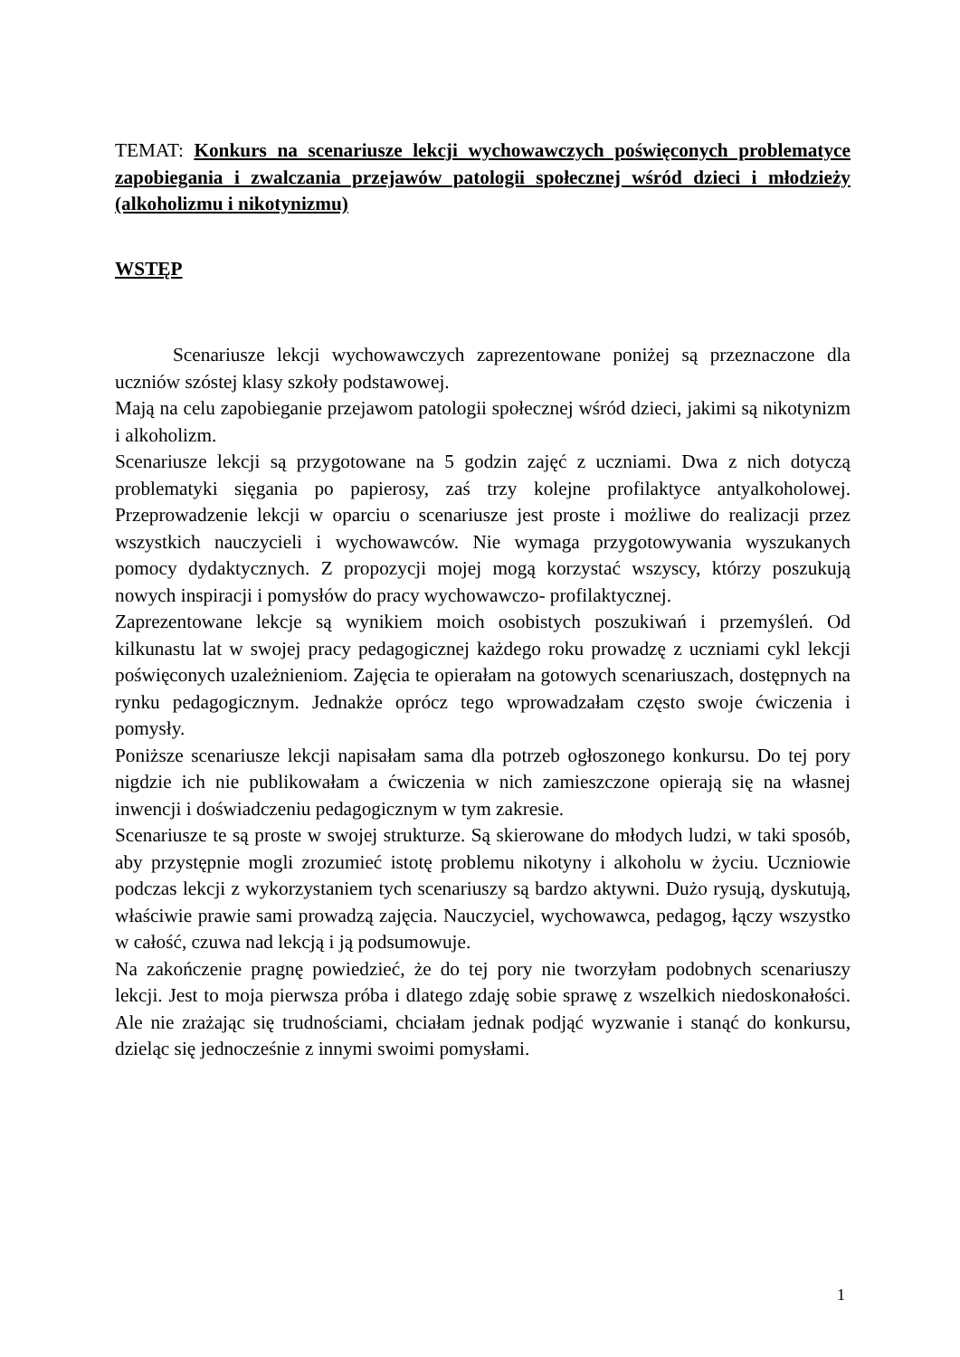TEMAT: Konkurs na scenariusze lekcji wychowawczych poświęconych problematyce zapobiegania i zwalczania przejawów patologii społecznej wśród dzieci i młodzieży (alkoholizmu i nikotynizmu)
WSTĘP
Scenariusze lekcji wychowawczych zaprezentowane poniżej są przeznaczone dla uczniów szóstej klasy szkoły podstawowej.
Mają na celu zapobieganie przejawom patologii społecznej wśród dzieci, jakimi są nikotynizm i alkoholizm.
Scenariusze lekcji są przygotowane na 5 godzin zajęć z uczniami. Dwa z nich dotyczą problematyki sięgania po papierosy, zaś trzy kolejne profilaktyce antyalkoholowej. Przeprowadzenie lekcji w oparciu o scenariusze jest proste i możliwe do realizacji przez wszystkich nauczycieli i wychowawców. Nie wymaga przygotowywania wyszukanych pomocy dydaktycznych. Z propozycji mojej mogą korzystać wszyscy, którzy poszukują nowych inspiracji i pomysłów do pracy wychowawczo- profilaktycznej.
Zaprezentowane lekcje są wynikiem moich osobistych poszukiwań i przemyśleń. Od kilkunastu lat w swojej pracy pedagogicznej każdego roku prowadzę z uczniami cykl lekcji poświęconych uzależnieniom. Zajęcia te opierałam na gotowych scenariuszach, dostępnych na rynku pedagogicznym. Jednakże oprócz tego wprowadzałam często swoje ćwiczenia i pomysły.
Poniższe scenariusze lekcji napisałam sama dla potrzeb ogłoszonego konkursu. Do tej pory nigdzie ich nie publikowałam a ćwiczenia w nich zamieszczone opierają się na własnej inwencji i doświadczeniu pedagogicznym w tym zakresie.
Scenariusze te są proste w swojej strukturze. Są skierowane do młodych ludzi, w taki sposób, aby przystępnie mogli zrozumieć istotę problemu nikotyny i alkoholu w życiu. Uczniowie podczas lekcji z wykorzystaniem tych scenariuszy są bardzo aktywni. Dużo rysują, dyskutują, właściwie prawie sami prowadzą zajęcia. Nauczyciel, wychowawca, pedagog, łączy wszystko w całość, czuwa nad lekcją i ją podsumowuje.
Na zakończenie pragnę powiedzieć, że do tej pory nie tworzyłam podobnych scenariuszy lekcji. Jest to moja pierwsza próba i dlatego zdaję sobie sprawę z wszelkich niedoskonałości. Ale nie zrażając się trudnościami, chciałam jednak podjąć wyzwanie i stanąć do konkursu, dzieląc się jednocześnie z innymi swoimi pomysłami.
1